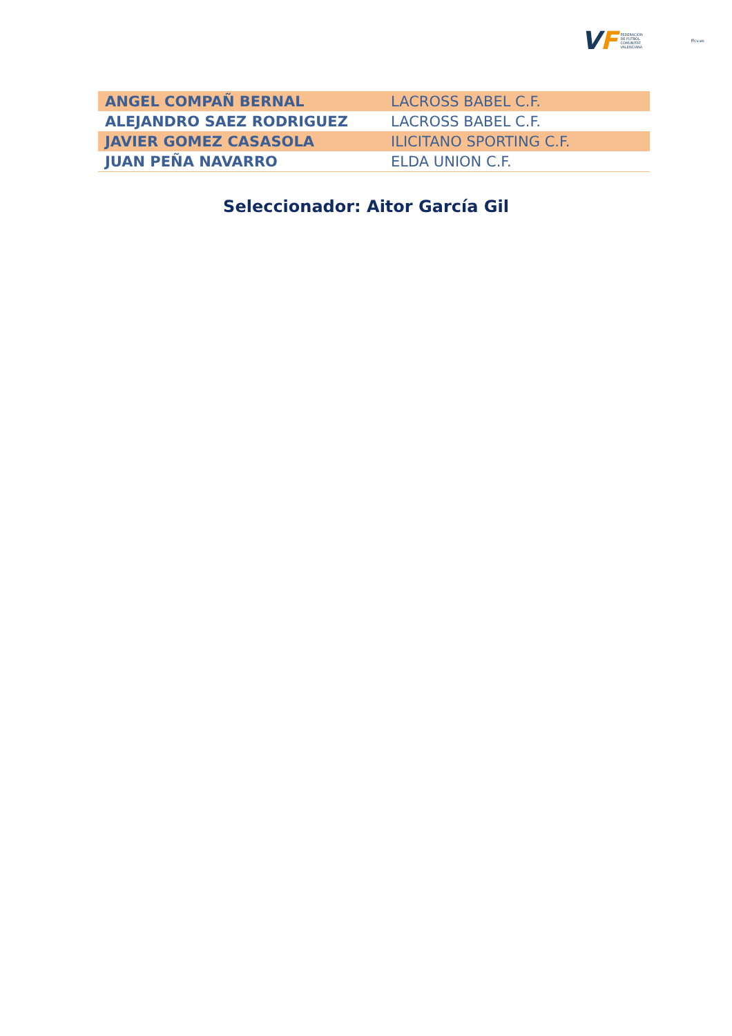VF
FEDERACIÓN
DE FÚTBOL
COMUNITAT
VALENCIANA
ffcv.es
| ANGEL COMPAÑ BERNAL | LACROSS BABEL C.F. |
| ALEJANDRO SAEZ RODRIGUEZ | LACROSS BABEL C.F. |
| JAVIER GOMEZ CASASOLA | ILICITANO SPORTING C.F. |
| JUAN PEÑA NAVARRO | ELDA UNION C.F. |
Seleccionador: Aitor García Gil